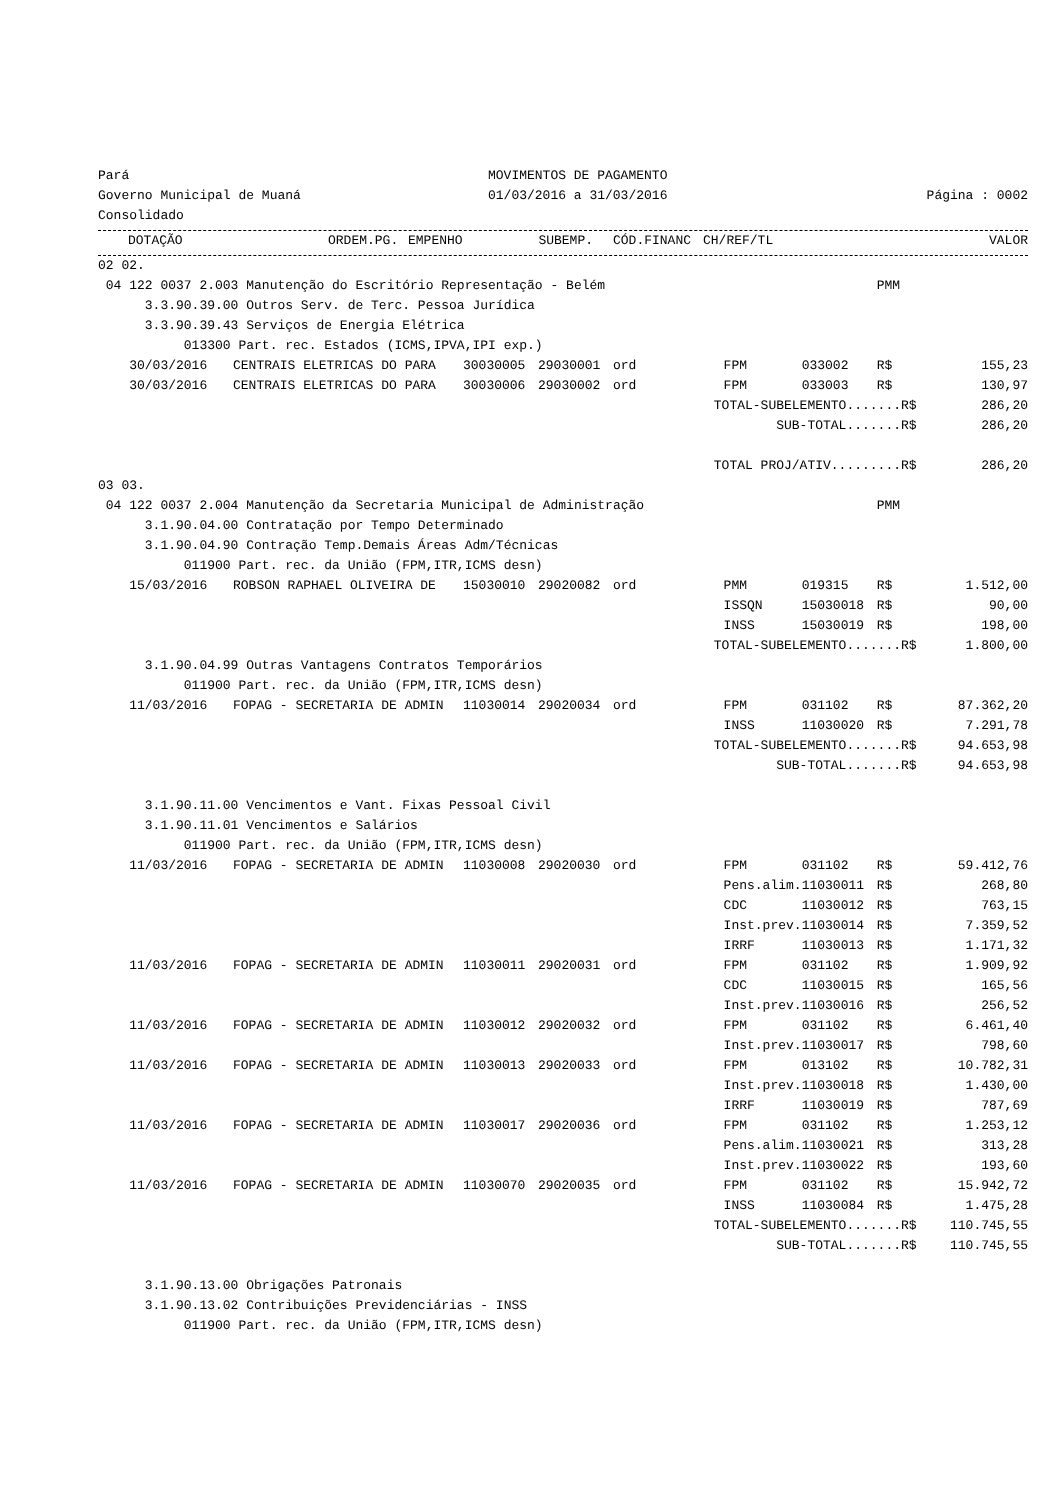| Pará | MOVIMENTOS DE PAGAMENTO | |
| Governo Municipal de Muaná | 01/03/2016 a 31/03/2016 | Página : 0002 |
| Consolidado | | |
| | DOTAÇÃO | ORDEM.PG. | EMPENHO | SUBEMP. | | CÓD.FINANC | CH/REF/TL | VALOR |
| --- | --- | --- | --- | --- | --- | --- | --- | --- |
| 02 02. | | | | | | | | |
| 04 122 0037 2.003 Manutenção do Escritório Representação - Belém | | | | | | | PMM | |
| 3.3.90.39.00 Outros Serv. de Terc. Pessoa Jurídica | | | | | | | | |
| 3.3.90.39.43 Serviços de Energia Elétrica | | | | | | | | |
| 013300 Part. rec. Estados (ICMS,IPVA,IPI exp.) | | | | | | | | |
| 30/03/2016 | CENTRAIS ELETRICAS DO PARA | 30030005 | 29030001 | ord | FPM | 033002 | R$ | 155,23 |
| 30/03/2016 | CENTRAIS ELETRICAS DO PARA | 30030006 | 29030002 | ord | FPM | 033003 | R$ | 130,97 |
| TOTAL-SUBELEMENTO.......R$ | | | | | | | | 286,20 |
| SUB-TOTAL.......R$ | | | | | | | | 286,20 |
| TOTAL PROJ/ATIV.........R$ | | | | | | | | 286,20 |
| 03 03. | | | | | | | | |
| 04 122 0037 2.004 Manutenção da Secretaria Municipal de Administração | | | | | | | PMM | |
| 3.1.90.04.00 Contratação por Tempo Determinado | | | | | | | | |
| 3.1.90.04.90 Contração Temp.Demais Áreas Adm/Técnicas | | | | | | | | |
| 011900 Part. rec. da União (FPM,ITR,ICMS desn) | | | | | | | | |
| 15/03/2016 | ROBSON RAPHAEL OLIVEIRA DE | 15030010 | 29020082 | ord | PMM | 019315 | R$ | 1.512,00 |
| | | | | | ISSQN | 15030018 | R$ | 90,00 |
| | | | | | INSS | 15030019 | R$ | 198,00 |
| TOTAL-SUBELEMENTO.......R$ | | | | | | | | 1.800,00 |
| 3.1.90.04.99 Outras Vantagens Contratos Temporários | | | | | | | | |
| 011900 Part. rec. da União (FPM,ITR,ICMS desn) | | | | | | | | |
| 11/03/2016 | FOPAG - SECRETARIA DE ADMIN | 11030014 | 29020034 | ord | FPM | 031102 | R$ | 87.362,20 |
| | | | | | INSS | 11030020 | R$ | 7.291,78 |
| TOTAL-SUBELEMENTO.......R$ | | | | | | | | 94.653,98 |
| SUB-TOTAL.......R$ | | | | | | | | 94.653,98 |
| 3.1.90.11.00 Vencimentos e Vant. Fixas Pessoal Civil | | | | | | | | |
| 3.1.90.11.01 Vencimentos e Salários | | | | | | | | |
| 011900 Part. rec. da União (FPM,ITR,ICMS desn) | | | | | | | | |
| 11/03/2016 | FOPAG - SECRETARIA DE ADMIN | 11030008 | 29020030 | ord | FPM | 031102 | R$ | 59.412,76 |
| | | | | | Pens.alim. | 11030011 | R$ | 268,80 |
| | | | | | CDC | 11030012 | R$ | 763,15 |
| | | | | | Inst.prev. | 11030014 | R$ | 7.359,52 |
| | | | | | IRRF | 11030013 | R$ | 1.171,32 |
| 11/03/2016 | FOPAG - SECRETARIA DE ADMIN | 11030011 | 29020031 | ord | FPM | 031102 | R$ | 1.909,92 |
| | | | | | CDC | 11030015 | R$ | 165,56 |
| | | | | | Inst.prev. | 11030016 | R$ | 256,52 |
| 11/03/2016 | FOPAG - SECRETARIA DE ADMIN | 11030012 | 29020032 | ord | FPM | 031102 | R$ | 6.461,40 |
| | | | | | Inst.prev. | 11030017 | R$ | 798,60 |
| 11/03/2016 | FOPAG - SECRETARIA DE ADMIN | 11030013 | 29020033 | ord | FPM | 013102 | R$ | 10.782,31 |
| | | | | | Inst.prev. | 11030018 | R$ | 1.430,00 |
| | | | | | IRRF | 11030019 | R$ | 787,69 |
| 11/03/2016 | FOPAG - SECRETARIA DE ADMIN | 11030017 | 29020036 | ord | FPM | 031102 | R$ | 1.253,12 |
| | | | | | Pens.alim. | 11030021 | R$ | 313,28 |
| | | | | | Inst.prev. | 11030022 | R$ | 193,60 |
| 11/03/2016 | FOPAG - SECRETARIA DE ADMIN | 11030070 | 29020035 | ord | FPM | 031102 | R$ | 15.942,72 |
| | | | | | INSS | 11030084 | R$ | 1.475,28 |
| TOTAL-SUBELEMENTO.......R$ | | | | | | | | 110.745,55 |
| SUB-TOTAL.......R$ | | | | | | | | 110.745,55 |
| 3.1.90.13.00 Obrigações Patronais | | | | | | | | |
| 3.1.90.13.02 Contribuições Previdenciárias - INSS | | | | | | | | |
| 011900 Part. rec. da União (FPM,ITR,ICMS desn) | | | | | | | | |